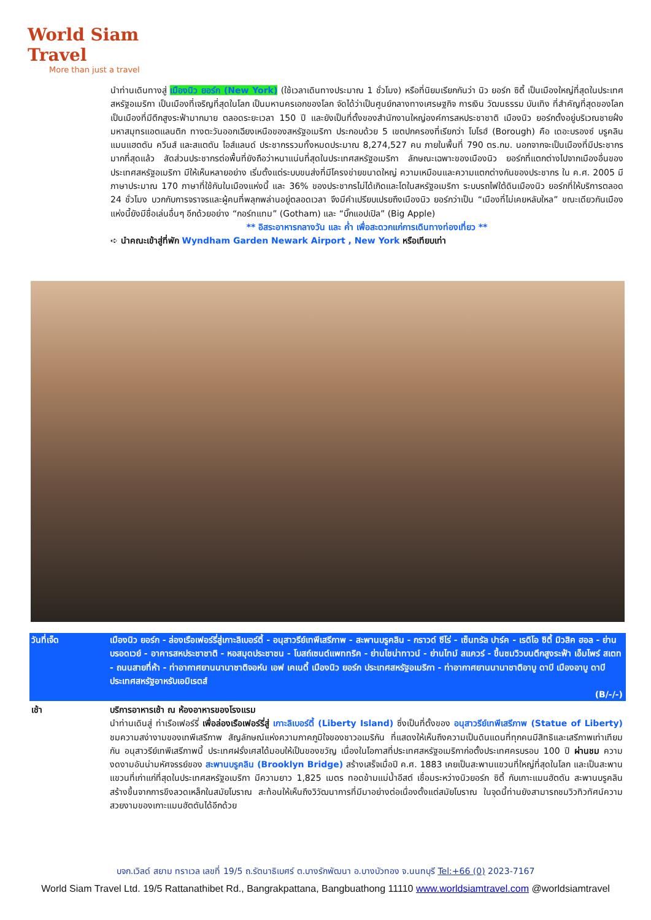World Siam Travel
More than just a travel
นำท่านเดินทางสู่ เมืองนิว ยอร์ก (New York) (ใช้เวลาเดินทางประมาณ 1 ชั่วโมง) หรือที่นิยมเรียกกันว่า นิว ยอร์ก ซิตี้ เป็นเมืองใหญ่ที่สุดในประเทศสหรัฐอเมริกา เป็นเมืองที่เจริญที่สุดในโลก เป็นมหานครเอกของโลก จัดได้ว่าเป็นศูนย์กลางทางเศรษฐกิจ การเงิน วัฒนธรรม บันเทิง ที่สำคัญที่สุดของโลก เป็นเมืองที่มีตึกสูงระฟ้ามากมาย ตลอดระยะเวลา 150 ปี และยังเป็นที่ตั้งของสำนักงานใหญ่องค์การสหประชาชาติ เมืองนิว ยอร์กตั้งอยู่บริเวณชายฝั่งมหาสมุทรแอตแลนติก ทางตะวันออกเฉียงเหนือของสหรัฐอเมริกา ประกอบด้วย 5 เขตปกครองที่เรียกว่า โบโรฮ์ (Borough) คือ เดอะบรองซ์ บรูคลิน แมนแฮตตัน ควีนส์ และสแตตัน ไอส์แลนด์ ประชากรรวมทั้งหมดประมาณ 8,274,527 คน ภายในพื้นที่ 790 ตร.กม. นอกจากจะเป็นเมืองที่มีประชากรมากที่สุดแล้ว สัดส่วนประชากรต่อพื้นที่ยังถือว่าหนาแน่นที่สุดในประเทศสหรัฐอเมริกา ลักษณะเฉพาะของเมืองนิว ยอร์กที่แตกต่างไปจากเมืองอื่นของประเทศสหรัฐอเมริกา มีให้เห็นหลายอย่าง เริ่มตั้งแต่ระบบขนส่งที่มีโครงข่ายขนาดใหญ่ ความเหมือนและความแตกต่างกันของประชากร ใน ค.ศ. 2005 มีภาษาประมาณ 170 ภาษาที่ใช้กันในเมืองแห่งนี้ และ 36% ของประชากรไม่ได้เกิดและโตในสหรัฐอเมริกา ระบบรถไฟใต้ดินเมืองนิว ยอร์กที่ให้บริการตลอด 24 ชั่วโมง บวกกับการจราจรและผู้คนที่พลุกพล่านอยู่ตลอดเวลา จึงมีคำเปรียบเปรยถึงเมืองนิว ยอร์กว่าเป็น “เมืองที่ไม่เคยหลับใหล” ขณะเดียวกันเมืองแห่งนี้ยังมีชื่อเล่นอื่นๆ อีกด้วยอย่าง “กอร์ทแทม” (Gotham) และ “บิ๊กแอปเปิล” (Big Apple)
** อิสระอาหารกลางวัน และ ค่ำ เพื่อสะดวกแก่การเดินทางท่องเที่ยว **
➪ นำคณะเข้าสู่ที่พัก Wyndham Garden Newark Airport , New York หรือเทียบเท่า
วันที่เจ็ด เมืองนิว ยอร์ก - ล่องเรือเฟอร์รี่สู่เกาะลิเบอร์ตี้ - อนุสาวรีย์เทพีเสรีภาพ - สะพานบรูคลิน - กราวด์ ซีโร่ - เซ็นทรัล ปาร์ค - เรดิโอ ซิตี้ มิวสิค ฮอล - ย่านบรอดเวย์ - อาคารสหประชาชาติ - หอสมุดประชาชน - โบสถ์เซนต์แพททริค - ย่านไชน่าทาวน์ - ย่านไทม์ สแควร์ - ขึ้นชมวิวบนตึกสูงระฟ้า เอ็มไพร์ สเตท - ถนนสายที่ห้า - ท่าอากาศยานนานาชาติจอห์น เอฟ เคเนดี้ เมืองนิว ยอร์ก ประเทศสหรัฐอเมริกา - ท่าอากาศยานนานาชาติอาบู ดาบี เมืองอาบู ดาบี ประเทศสหรัฐอาหรับเอมิเรตส์
(B/-/-)
เช้า บริการอาหารเช้า ณ ห้องอาหารของโรงแรม
นำท่านเดินสู่ ท่าเรือเฟอร์รี่ เพื่อล่องเรือเฟอร์รี่สู่ เกาะลิเบอร์ตี้ (Liberty Island) ซึ่งเป็นที่ตั้งของ อนุสาวรีย์เทพีเสรีภาพ (Statue of Liberty) ชมความสง่างามของเทพีเสรีภาพ สัญลักษณ์แห่งความภาคภูมิใจของชาวอเมริกัน ที่แสดงให้เห็นถึงความเป็นดินแดนที่ทุกคนมีสิทธิและเสรีภาพเท่าเทียมกัน อนุสาวรีย์เทพีเสรีภาพนี้ ประเทศฝรั่งเศสได้มอบให้เป็นของขวัญ เนื่องในโอกาสที่ประเทศสหรัฐอเมริกาก่อตั้งประเทศครบรอบ 100 ปี ผ่านชม ความงดงามอันน่ามหัศจรรย์ของ สะพานบรูคลิน (Brooklyn Bridge) สร้างเสร็จเมื่อปี ค.ศ. 1883 เคยเป็นสะพานแขวนที่ใหญ่ที่สุดในโลก และเป็นสะพานแขวนที่เก่าแก่ที่สุดในประเทศสหรัฐอเมริกา มีความยาว 1,825 เมตร ทอดข้ามแม่น้ำอีสต์ เชื่อมระหว่างนิวยอร์ก ซิตี้ กับเกาะแมนฮัตตัน สะพานบรูคลินสร้างขึ้นจากการขึงลวดเหล็กในสมัยโบราณ สะท้อนให้เห็นถึงวิวัฒนาการที่มีมาอย่างต่อเนื่องตั้งแต่สมัยโบราณ ในจุดนี้ท่านยังสามารถชมวิวทิวทัศน์ความสวยงามของเกาะแมนฮัตตันได้อีกด้วย
บจก.เวิลด์ สยาม ทราเวล เลขที่ 19/5 ถ.รัตนาธิเบศร์ ต.บางรักพัฒนา อ.บางบัวทอง จ.นนทบุรี Tel:+66 (0) 2023-7167
World Siam Travel Ltd. 19/5 Rattanathibet Rd., Bangrakpattana, Bangbuathong 11110 www.worldsiamtravel.com @worldsiamtravel